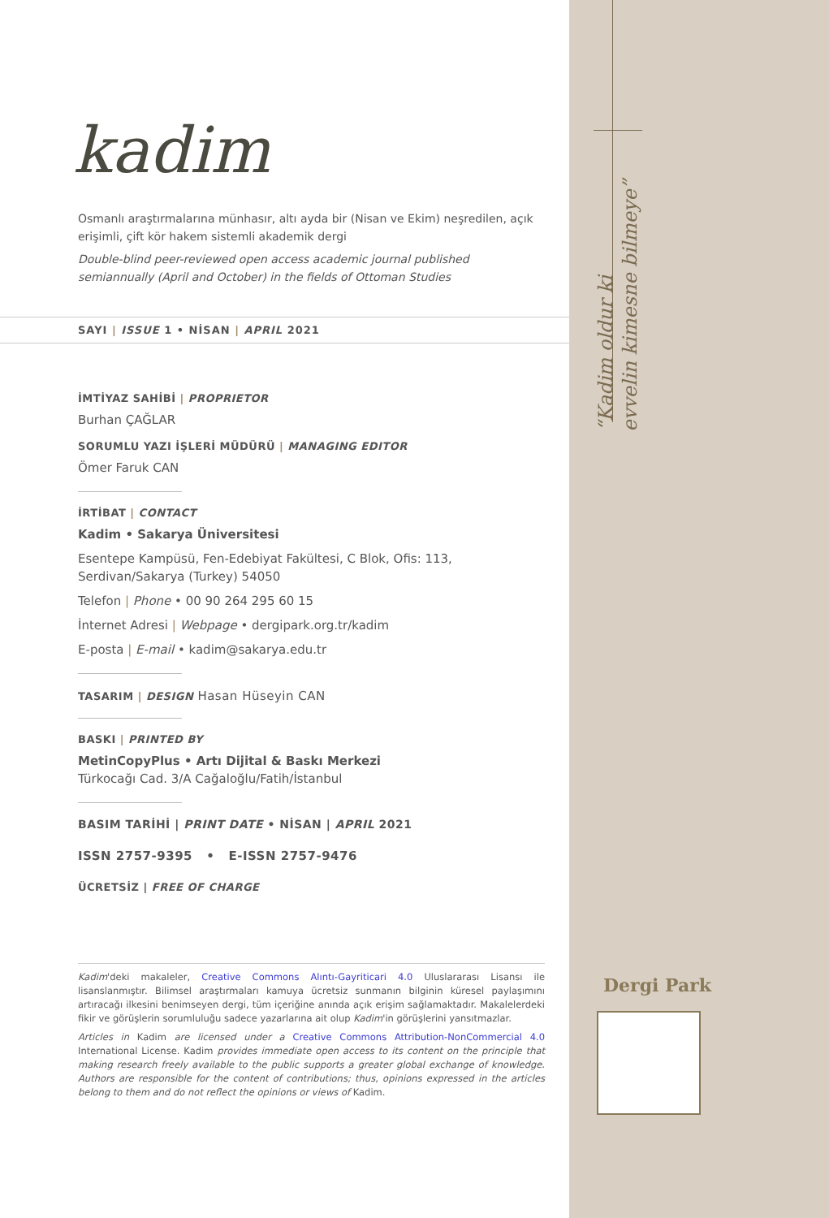kadim
Osmanlı araştırmalarına münhasır, altı ayda bir (Nisan ve Ekim) neşredilen, açık erişimli, çift kör hakem sistemli akademik dergi
Double-blind peer-reviewed open access academic journal published semiannually (April and October) in the fields of Ottoman Studies
SAYI | ISSUE 1 • NİSAN | APRIL 2021
İMTİYAZ SAHİBİ | PROPRIETOR
Burhan ÇAĞLAR
SORUMLU YAZI İŞLERİ MÜDÜRÜ | MANAGING EDITOR
Ömer Faruk CAN
İRTİBAT | CONTACT
Kadim • Sakarya Üniversitesi
Esentepe Kampüsü, Fen-Edebiyat Fakültesi, C Blok, Ofis: 113,
Serdivan/Sakarya (Turkey) 54050
Telefon | Phone • 00 90 264 295 60 15
İnternet Adresi | Webpage • dergipark.org.tr/kadim
E-posta | E-mail • kadim@sakarya.edu.tr
TASARIM | DESIGN Hasan Hüseyin CAN
BASKI | PRINTED BY
MetinCopyPlus • Artı Dijital & Baskı Merkezi
Türkocağı Cad. 3/A Cağaloğlu/Fatih/İstanbul
BASIM TARİHİ | PRINT DATE • NİSAN | APRIL 2021
ISSN 2757-9395 • E-ISSN 2757-9476
ÜCRETSİZ | FREE OF CHARGE
Kadim'deki makaleler, Creative Commons Alıntı-Gayriticari 4.0 Uluslararası Lisansı ile lisanslanmıştır. Bilimsel araştırmaları kamuya ücretsiz sunmanın bilginin küresel paylaşımını artıracağı ilkesini benimseyen dergi, tüm içeriğine anında açık erişim sağlamaktadır. Makalelerdeki fikir ve görüşlerin sorumluluğu sadece yazarlarına ait olup Kadim'in görüşlerini yansıtmazlar.
Articles in Kadim are licensed under a Creative Commons Attribution-NonCommercial 4.0 International License. Kadim provides immediate open access to its content on the principle that making research freely available to the public supports a greater global exchange of knowledge. Authors are responsible for the content of contributions; thus, opinions expressed in the articles belong to them and do not reflect the opinions or views of Kadim.
“Kadim oldur ki
evvelin kimesne bilmeye”
Dergi Park